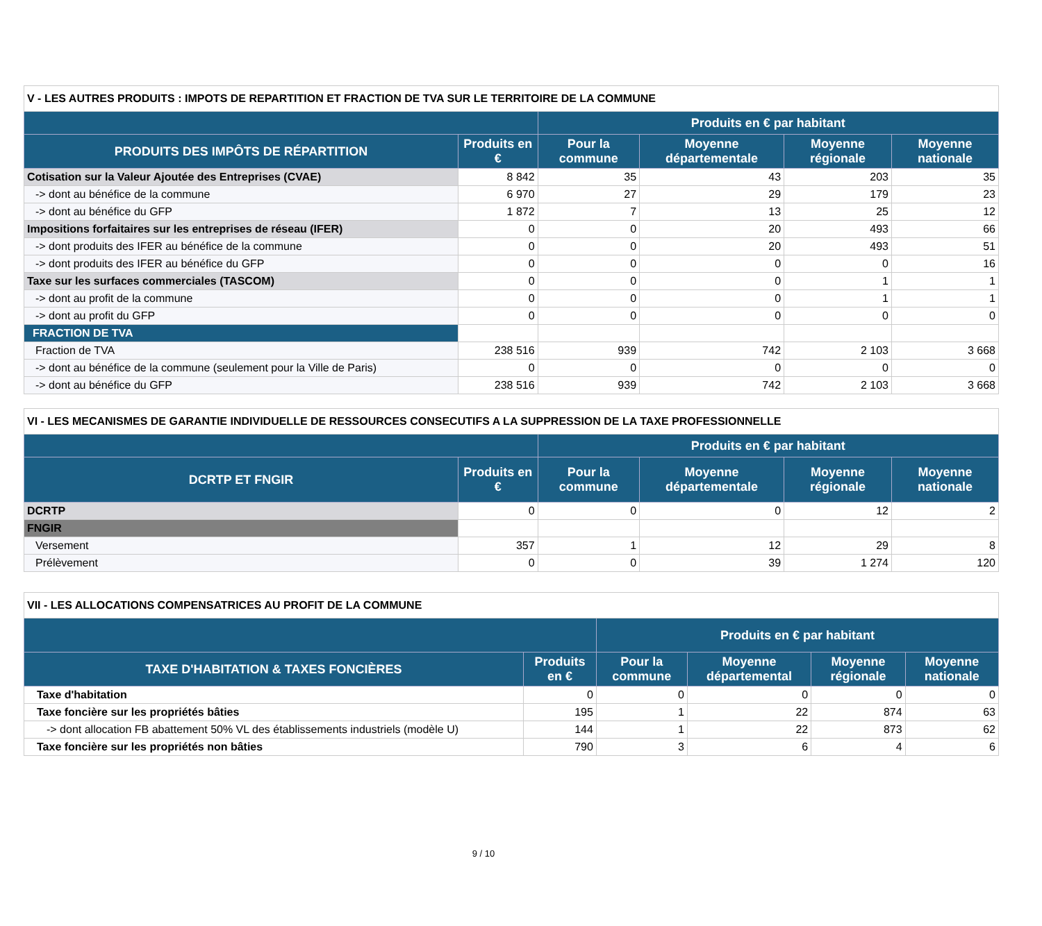| V - LES AUTRES PRODUITS : IMPOTS DE REPARTITION ET FRACTION DE TVA SUR LE TERRITOIRE DE LA COMMUNE | | | | | |
| --- | --- | --- | --- | --- | --- |
| | | Produits en € par habitant | | | |
| PRODUITS DES IMPÔTS DE RÉPARTITION | Produits en € | Pour la commune | Moyenne départementale | Moyenne régionale | Moyenne nationale |
| Cotisation sur la Valeur Ajoutée des Entreprises (CVAE) | 8 842 | 35 | 43 | 203 | 35 |
| -> dont au bénéfice de la commune | 6 970 | 27 | 29 | 179 | 23 |
| -> dont au bénéfice du GFP | 1 872 | 7 | 13 | 25 | 12 |
| Impositions forfaitaires sur les entreprises de réseau (IFER) | 0 | 0 | 20 | 493 | 66 |
| -> dont produits des IFER au bénéfice de la commune | 0 | 0 | 20 | 493 | 51 |
| -> dont produits des IFER au bénéfice du GFP | 0 | 0 | 0 | 0 | 16 |
| Taxe sur les surfaces commerciales (TASCOM) | 0 | 0 | 0 | 1 | 1 |
| -> dont au profit de la commune | 0 | 0 | 0 | 1 | 1 |
| -> dont au profit du GFP | 0 | 0 | 0 | 0 | 0 |
| FRACTION DE TVA | | | | | |
| Fraction de TVA | 238 516 | 939 | 742 | 2 103 | 3 668 |
| -> dont au bénéfice de la commune (seulement pour la Ville de Paris) | 0 | 0 | 0 | 0 | 0 |
| -> dont au bénéfice du GFP | 238 516 | 939 | 742 | 2 103 | 3 668 |
| VI - LES MECANISMES DE GARANTIE INDIVIDUELLE DE RESSOURCES CONSECUTIFS A LA SUPPRESSION DE LA TAXE PROFESSIONNELLE | | | | | |
| --- | --- | --- | --- | --- | --- |
| | | Produits en € par habitant | | | |
| DCRTP ET FNGIR | Produits en € | Pour la commune | Moyenne départementale | Moyenne régionale | Moyenne nationale |
| DCRTP | 0 | 0 | 0 | 12 | 2 |
| FNGIR | | | | | |
| Versement | 357 | 1 | 12 | 29 | 8 |
| Prélèvement | 0 | 0 | 39 | 1 274 | 120 |
| VII - LES ALLOCATIONS COMPENSATRICES AU PROFIT DE LA COMMUNE | | | | | |
| --- | --- | --- | --- | --- | --- |
| | | Produits en € par habitant | | | |
| TAXE D'HABITATION & TAXES FONCIÈRES | Produits en € | Pour la commune | Moyenne départemental | Moyenne régionale | Moyenne nationale |
| Taxe d'habitation | 0 | 0 | 0 | 0 | 0 |
| Taxe foncière sur les propriétés bâties | 195 | 1 | 22 | 874 | 63 |
| -> dont allocation FB abattement 50% VL des établissements industriels (modèle U) | 144 | 1 | 22 | 873 | 62 |
| Taxe foncière sur les propriétés non bâties | 790 | 3 | 6 | 4 | 6 |
9 / 10